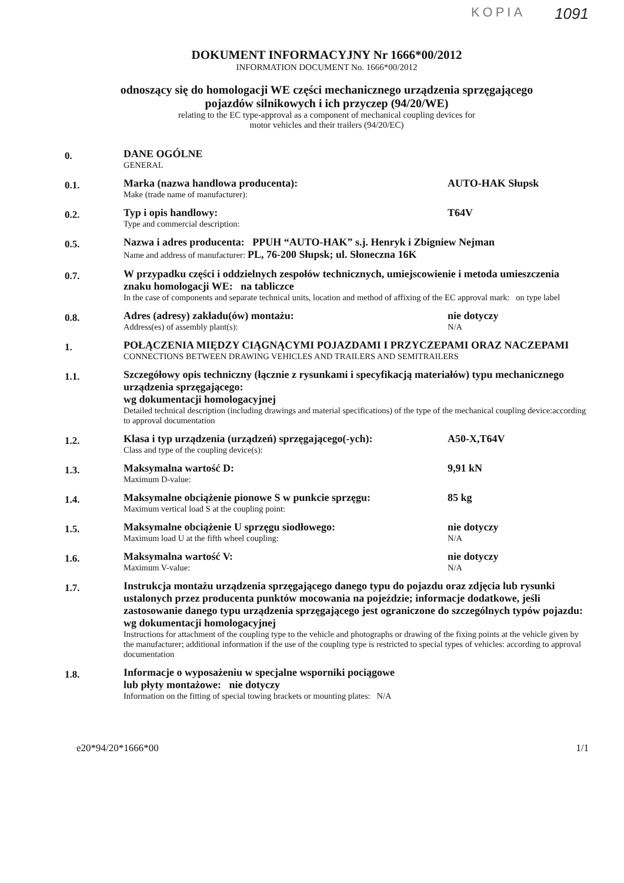KOPIA 1091
DOKUMENT INFORMACYJNY Nr 1666*00/2012
INFORMATION DOCUMENT No. 1666*00/2012
odnoszący się do homologacji WE części mechanicznego urządzenia sprzęgającego
pojazdów silnikowych i ich przyczep (94/20/WE)
relating to the EC type-approval as a component of mechanical coupling devices for
motor vehicles and their trailers (94/20/EC)
0.
DANE OGÓLNE
GENERAL
0.1.
Marka (nazwa handlowa producenta):
Make (trade name of manufacturer):
AUTO-HAK Słupsk
0.2.
Typ i opis handlowy:
Type and commercial description:
T64V
0.5.
Nazwa i adres producenta: PPUH “AUTO-HAK” s.j. Henryk i Zbigniew Nejman
Name and address of manufacturer: PL, 76-200 Słupsk; ul. Słoneczna 16K
0.7.
W przypadku części i oddzielnych zespołów technicznych, umiejscowienie i metoda umieszczenia znaku homologacji WE: na tabliczce
In the case of components and separate technical units, location and method of affixing of the EC approval mark: on type label
0.8.
Adres (adresy) zakładu(ów) montażu:
Address(es) of assembly plant(s):
nie dotyczy
N/A
1.
POŁĄCZENIA MIĘDZY CIĄGNĄCYMI POJAZDAMI I PRZYCZEPAMI ORAZ NACZEPAMI
CONNECTIONS BETWEEN DRAWING VEHICLES AND TRAILERS AND SEMITRAILERS
1.1.
Szczegółowy opis techniczny (łącznie z rysunkami i specyfikacją materiałów) typu mechanicznego urządzenia sprzęgającego:
wg dokumentacji homologacyjnej
Detailed technical description (including drawings and material specifications) of the type of the mechanical coupling device:according to approval documentation
1.2.
Klasa i typ urządzenia (urządzeń) sprzęgającego(-ych):
Class and type of the coupling device(s):
A50-X,T64V
1.3.
Maksymalna wartość D:
Maximum D-value:
9,91 kN
1.4.
Maksymalne obciążenie pionowe S w punkcie sprzęgu:
Maximum vertical load S at the coupling point:
85 kg
1.5.
Maksymalne obciążenie U sprzęgu siodłowego:
Maximum load U at the fifth wheel coupling:
nie dotyczy
N/A
1.6.
Maksymalna wartość V:
Maximum V-value:
nie dotyczy
N/A
1.7.
Instrukcja montażu urządzenia sprzęgającego danego typu do pojazdu oraz zdjęcia lub rysunki ustalonych przez producenta punktów mocowania na pojeździe; informacje dodatkowe, jeśli zastosowanie danego typu urządzenia sprzęgającego jest ograniczone do szczególnych typów pojazdu:
wg dokumentacji homologacyjnej
Instructions for attachment of the coupling type to the vehicle and photographs or drawing of the fixing points at the vehicle given by the manufacturer; additional information if the use of the coupling type is restricted to special types of vehicles: according to approval documentation
1.8.
Informacje o wyposażeniu w specjalne wsporniki pociągowe
lub płyty montażowe: nie dotyczy
Information on the fitting of special towing brackets or mounting plates: N/A
e20*94/20*1666*00 1/1